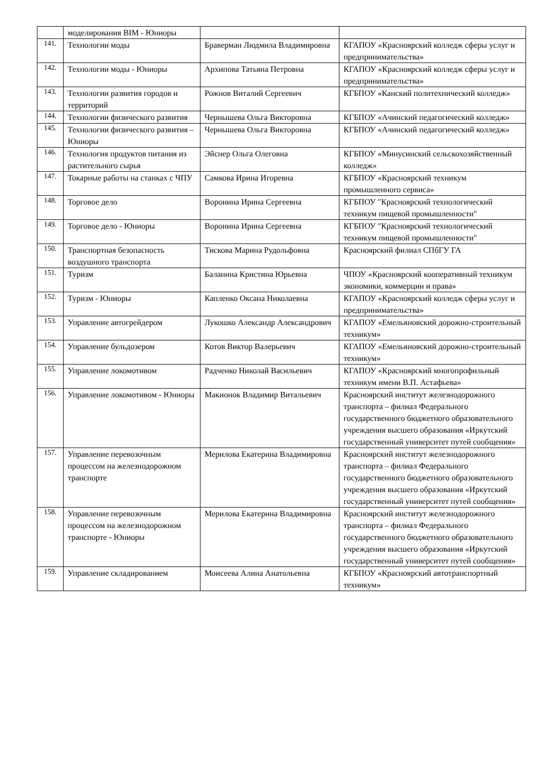| | моделирования BIM - Юниоры | | |
| 141. | Технологии моды | Браверман Людмила Владимировна | КГАПОУ «Красноярский колледж сферы услуг и предпринимательства» |
| 142. | Технологии моды - Юниоры | Архипова Татьяна Петровна | КГАПОУ «Красноярский колледж сферы услуг и предпринимательства» |
| 143. | Технологии развития городов и территорий | Рожнов Виталий Сергеевич | КГБПОУ «Канский политехнический колледж» |
| 144. | Технологии физического развития | Чернышева Ольга Викторовна | КГБПОУ «Ачинский педагогический колледж» |
| 145. | Технологии физического развития – Юниоры | Чернышева Ольга Викторовна | КГБПОУ «Ачинский педагогический колледж» |
| 146. | Технология продуктов питания из растительного сырья | Эйснер Ольга Олеговна | КГБПОУ «Минусинский сельскохозяйственный колледж» |
| 147. | Токарные работы на станках с ЧПУ | Самкова Ирина Игоревна | КГБПОУ «Красноярский техникум промышленного сервиса» |
| 148. | Торговое дело | Воронина Ирина Сергеевна | КГБПОУ "Красноярский технологический техникум пищевой промышленности" |
| 149. | Торговое дело - Юниоры | Воронина Ирина Сергеевна | КГБПОУ "Красноярский технологический техникум пищевой промышленности" |
| 150. | Транспортная безопасность воздушного транспорта | Тискова Марина Рудольфовна | Красноярский филиал СПбГУ ГА |
| 151. | Туризм | Баланина Кристина Юрьевна | ЧПОУ «Красноярский кооперативный техникум экономики, коммерции и права» |
| 152. | Туризм - Юниоры | Капленко Оксана Николаевна | КГАПОУ «Красноярский колледж сферы услуг и предпринимательства» |
| 153. | Управление автогрейдером | Лукошко Александр Александрович | КГАПОУ «Емельяновский дорожно-строительный техникум» |
| 154. | Управление бульдозером | Котов Виктор Валерьевич | КГАПОУ «Емельяновский дорожно-строительный техникум» |
| 155. | Управление локомотивом | Радченко Николай Васильевич | КГАПОУ «Красноярский многопрофильный техникум имени В.П. Астафьева» |
| 156. | Управление локомотивом - Юниоры | Макионок Владимир Витальевич | Красноярский институт железнодорожного транспорта – филиал Федерального государственного бюджетного образовательного учреждения высшего образования «Иркутский государственный университет путей сообщения» |
| 157. | Управление перевозочным процессом на железнодорожном транспорте | Мерилова Екатерина Владимировна | Красноярский институт железнодорожного транспорта – филиал Федерального государственного бюджетного образовательного учреждения высшего образования «Иркутский государственный университет путей сообщения» |
| 158. | Управление перевозочным процессом на железнодорожном транспорте - Юниоры | Мерилова Екатерина Владимировна | Красноярский институт железнодорожного транспорта – филиал Федерального государственного бюджетного образовательного учреждения высшего образования «Иркутский государственный университет путей сообщения» |
| 159. | Управление складированием | Моисеева Алина Анатольевна | КГБПОУ «Красноярский автотранспортный техникум» |